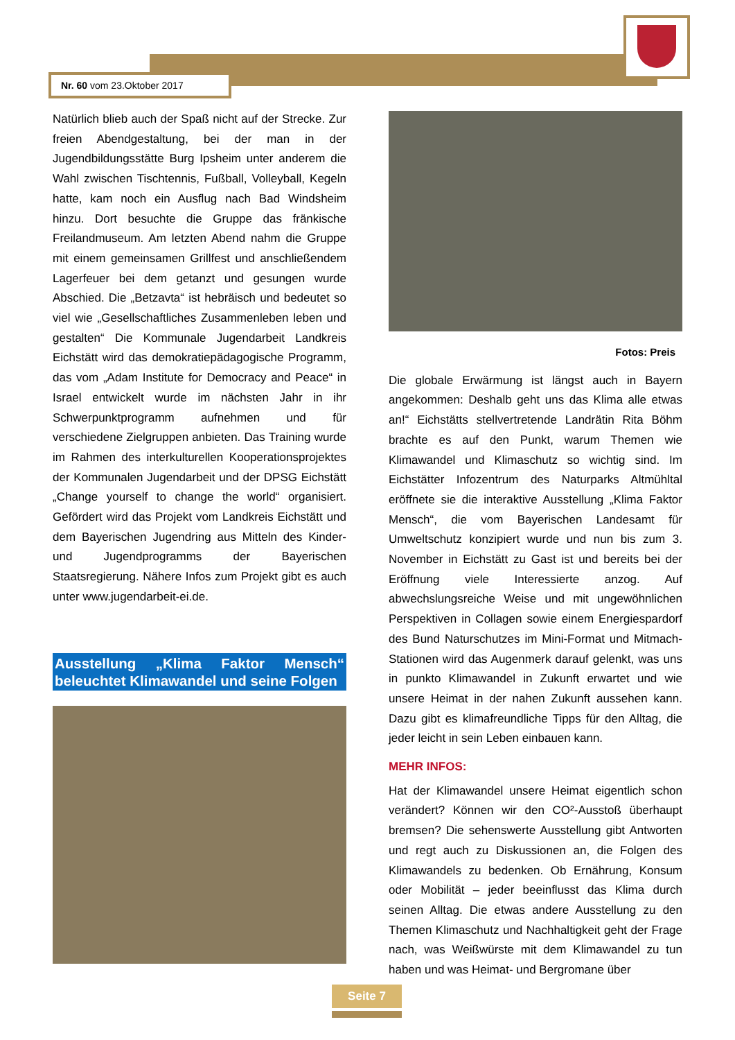Nr. 60 vom 23.Oktober 2017
Natürlich blieb auch der Spaß nicht auf der Strecke. Zur freien Abendgestaltung, bei der man in der Jugendbildungsstätte Burg Ipsheim unter anderem die Wahl zwischen Tischtennis, Fußball, Volleyball, Kegeln hatte, kam noch ein Ausflug nach Bad Windsheim hinzu. Dort besuchte die Gruppe das fränkische Freilandmuseum. Am letzten Abend nahm die Gruppe mit einem gemeinsamen Grillfest und anschließendem Lagerfeuer bei dem getanzt und gesungen wurde Abschied. Die „Betzavta“ ist hebräisch und bedeutet so viel wie „Gesellschaftliches Zusammenleben leben und gestalten“ Die Kommunale Jugendarbeit Landkreis Eichstätt wird das demokratiepädagogische Programm, das vom „Adam Institute for Democracy and Peace“ in Israel entwickelt wurde im nächsten Jahr in ihr Schwerpunktprogramm aufnehmen und für verschiedene Zielgruppen anbieten. Das Training wurde im Rahmen des interkulturellen Kooperationsprojektes der Kommunalen Jugendarbeit und der DPSG Eichstätt „Change yourself to change the world“ organisiert. Gefördert wird das Projekt vom Landkreis Eichstätt und dem Bayerischen Jugendring aus Mitteln des Kinder- und Jugendprogramms der Bayerischen Staatsregierung. Nähere Infos zum Projekt gibt es auch unter www.jugendarbeit-ei.de.
Ausstellung „Klima Faktor Mensch“ beleuchtet Klimawandel und seine Folgen
Fotos: Preis
Die globale Erwärmung ist längst auch in Bayern angekommen: Deshalb geht uns das Klima alle etwas an!“ Eichstätts stellvertretende Landrätin Rita Böhm brachte es auf den Punkt, warum Themen wie Klimawandel und Klimaschutz so wichtig sind. Im Eichstätter Infozentrum des Naturparks Altmühltal eröffnete sie die interaktive Ausstellung „Klima Faktor Mensch“, die vom Bayerischen Landesamt für Umweltschutz konzipiert wurde und nun bis zum 3. November in Eichstätt zu Gast ist und bereits bei der Eröffnung viele Interessierte anzog. Auf abwechslungsreiche Weise und mit ungewöhnlichen Perspektiven in Collagen sowie einem Energiespardorf des Bund Naturschutzes im Mini-Format und Mitmach-Stationen wird das Augenmerk darauf gelenkt, was uns in punkto Klimawandel in Zukunft erwartet und wie unsere Heimat in der nahen Zukunft aussehen kann. Dazu gibt es klimafreundliche Tipps für den Alltag, die jeder leicht in sein Leben einbauen kann.
MEHR INFOS:
Hat der Klimawandel unsere Heimat eigentlich schon verändert? Können wir den CO²-Ausstoß überhaupt bremsen? Die sehenswerte Ausstellung gibt Antworten und regt auch zu Diskussionen an, die Folgen des Klimawandels zu bedenken. Ob Ernährung, Konsum oder Mobilität – jeder beeinflusst das Klima durch seinen Alltag. Die etwas andere Ausstellung zu den Themen Klimaschutz und Nachhaltigkeit geht der Frage nach, was Weißwürste mit dem Klimawandel zu tun haben und was Heimat- und Bergromane über
Seite 7